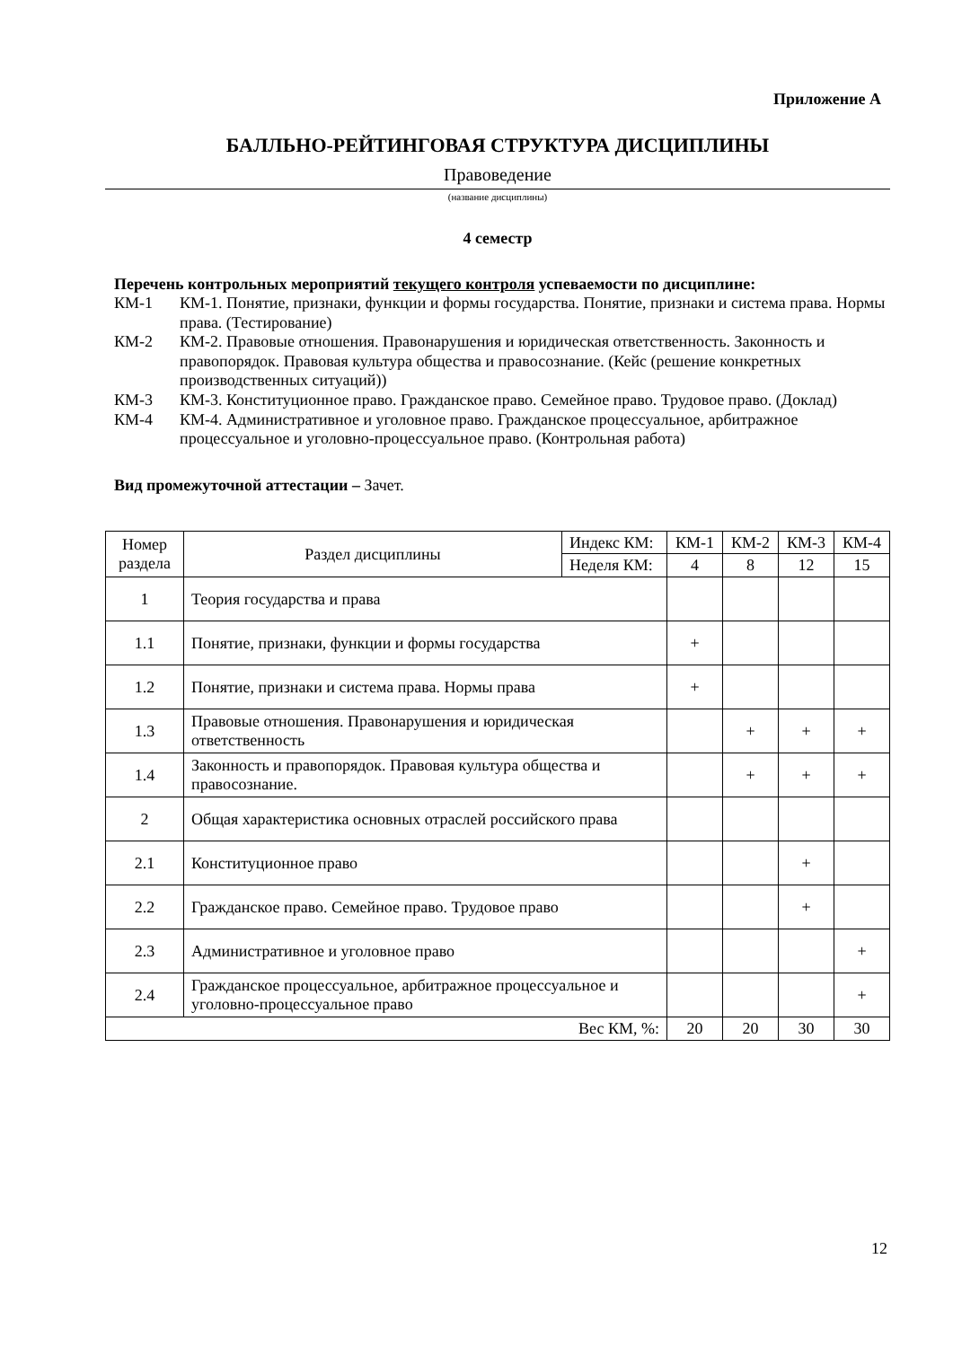Приложение А
БАЛЛЬНО-РЕЙТИНГОВАЯ СТРУКТУРА ДИСЦИПЛИНЫ
Правоведение
(название дисциплины)
4 семестр
Перечень контрольных мероприятий текущего контроля успеваемости по дисциплине:
КМ-1 КМ-1. Понятие, признаки, функции и формы государства. Понятие, признаки и система права. Нормы права. (Тестирование)
КМ-2 КМ-2. Правовые отношения. Правонарушения и юридическая ответственность. Законность и правопорядок. Правовая культура общества и правосознание. (Кейс (решение конкретных производственных ситуаций))
КМ-3 КМ-3. Конституционное право. Гражданское право. Семейное право. Трудовое право. (Доклад)
КМ-4 КМ-4. Административное и уголовное право. Гражданское процессуальное, арбитражное процессуальное и уголовно-процессуальное право. (Контрольная работа)
Вид промежуточной аттестации – Зачет.
| Номер раздела | Раздел дисциплины | Индекс КМ: | КМ-1 | КМ-2 | КМ-3 | КМ-4 |
| | | Неделя КМ: | 4 | 8 | 12 | 15 |
| 1 | Теория государства и права | | | | | |
| 1.1 | Понятие, признаки, функции и формы государства | | + | | | |
| 1.2 | Понятие, признаки и система права. Нормы права | | + | | | |
| 1.3 | Правовые отношения. Правонарушения и юридическая ответственность | | | + | + | + |
| 1.4 | Законность и правопорядок. Правовая культура общества и правосознание. | | | + | + | + |
| 2 | Общая характеристика основных отраслей российского права | | | | | |
| 2.1 | Конституционное право | | | | + | |
| 2.2 | Гражданское право. Семейное право. Трудовое право | | | | + | |
| 2.3 | Административное и уголовное право | | | | | + |
| 2.4 | Гражданское процессуальное, арбитражное процессуальное и уголовно-процессуальное право | | | | | + |
| Вес КМ, %: | | | 20 | 20 | 30 | 30 |
12